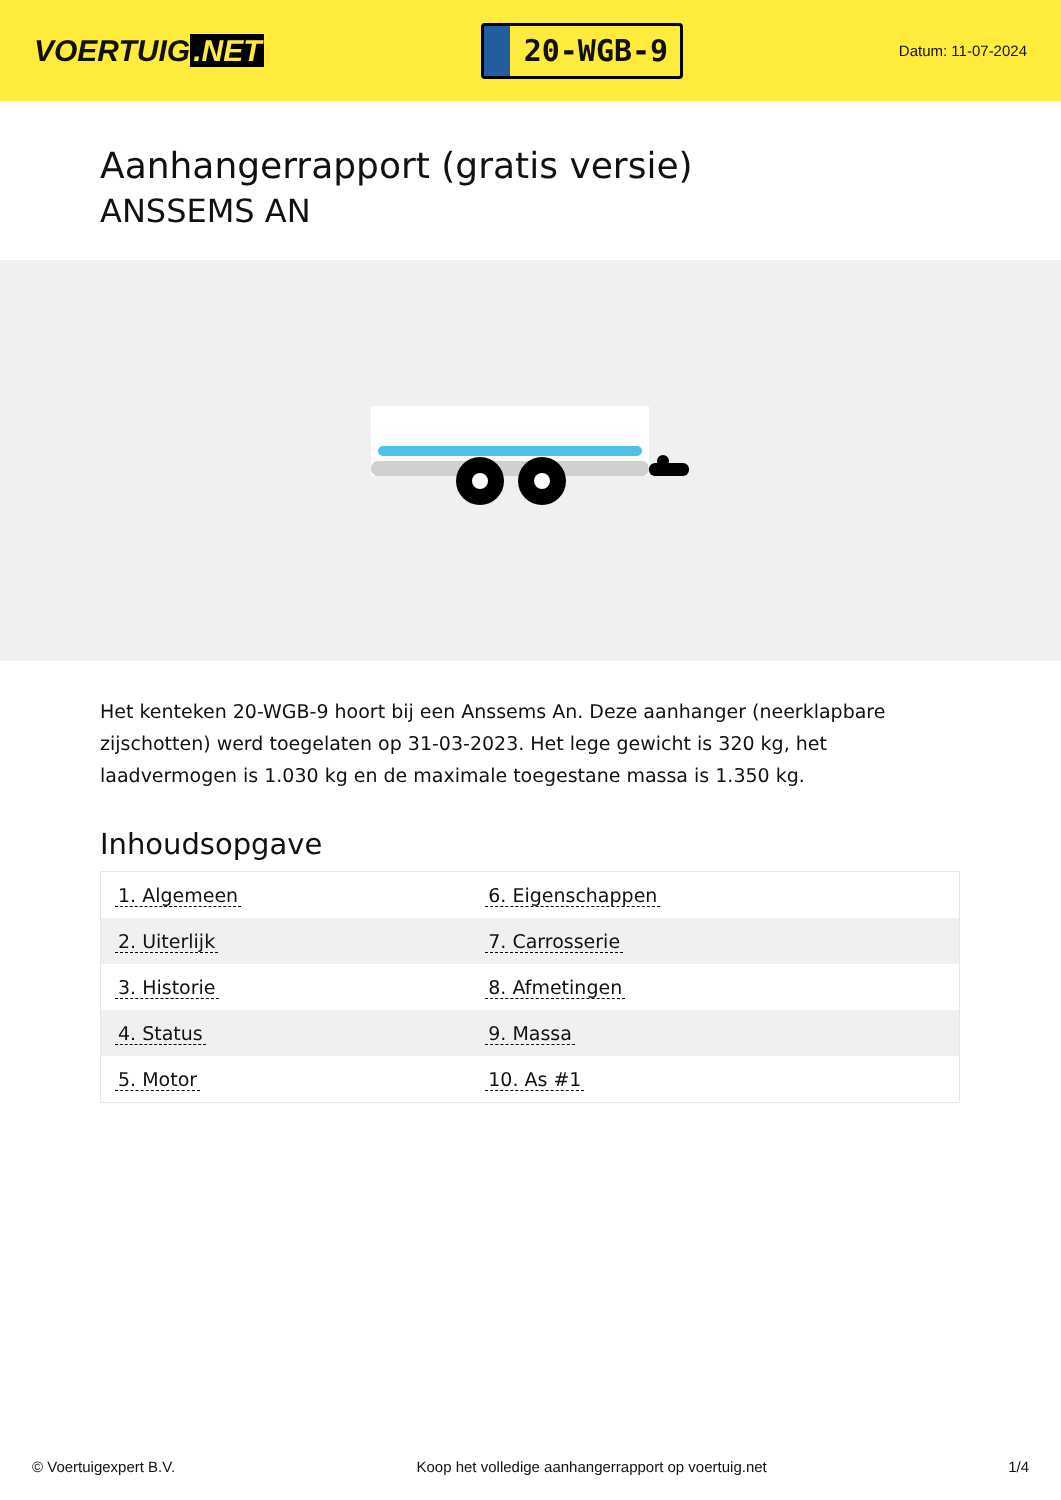VOERTUIG.NET
20-WGB-9
Datum: 11-07-2024
Aanhangerrapport (gratis versie)
ANSSEMS AN
Het kenteken 20-WGB-9 hoort bij een Anssems An. Deze aanhanger (neerklapbare zijschotten) werd toegelaten op 31-03-2023. Het lege gewicht is 320 kg, het laadvermogen is 1.030 kg en de maximale toegestane massa is 1.350 kg.
Inhoudsopgave
| 1. Algemeen | 6. Eigenschappen |
| 2. Uiterlijk | 7. Carrosserie |
| 3. Historie | 8. Afmetingen |
| 4. Status | 9. Massa |
| 5. Motor | 10. As #1 |
© Voertuigexpert B.V. Koop het volledige aanhangerrapport op voertuig.net
1/4